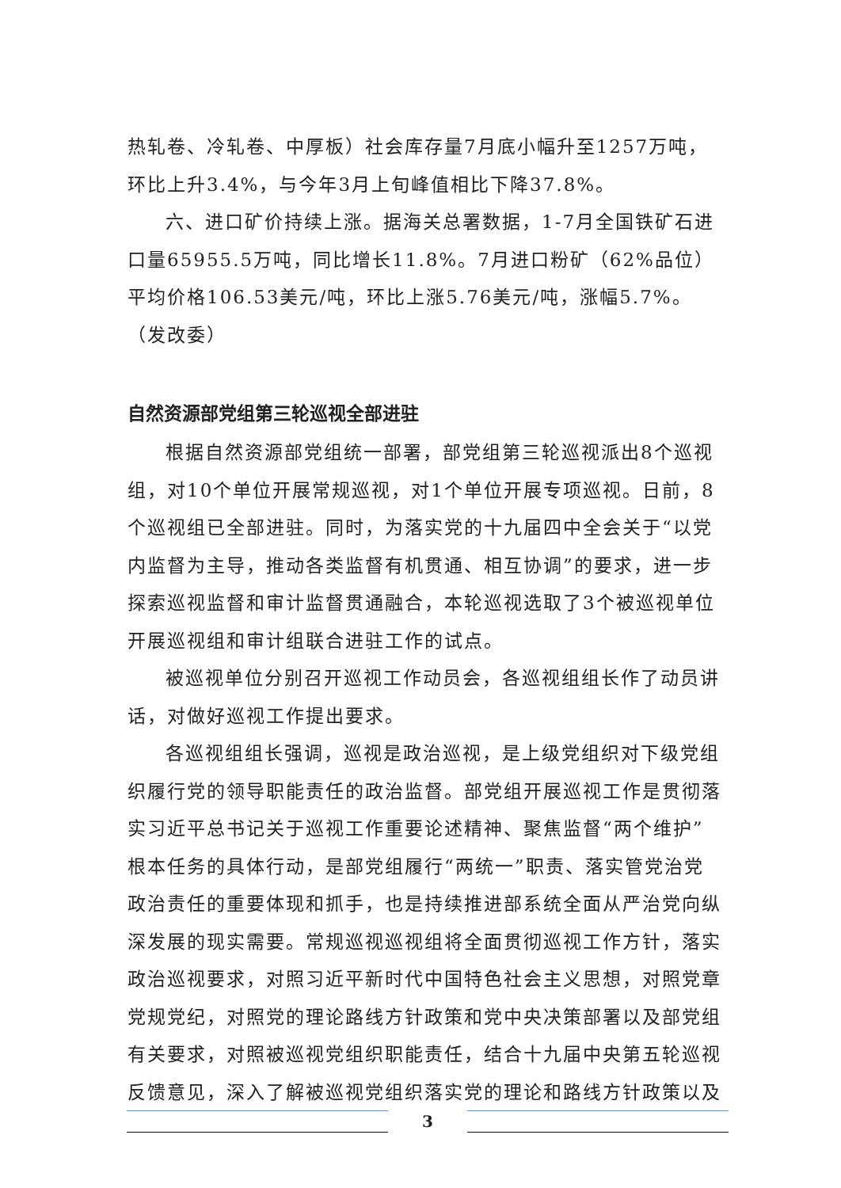热轧卷、冷轧卷、中厚板）社会库存量7月底小幅升至1257万吨，环比上升3.4%，与今年3月上旬峰值相比下降37.8%。
六、进口矿价持续上涨。据海关总署数据，1-7月全国铁矿石进口量65955.5万吨，同比增长11.8%。7月进口粉矿（62%品位）平均价格106.53美元/吨，环比上涨5.76美元/吨，涨幅5.7%。（发改委）
自然资源部党组第三轮巡视全部进驻
根据自然资源部党组统一部署，部党组第三轮巡视派出8个巡视组，对10个单位开展常规巡视，对1个单位开展专项巡视。日前，8个巡视组已全部进驻。同时，为落实党的十九届四中全会关于“以党内监督为主导，推动各类监督有机贯通、相互协调”的要求，进一步探索巡视监督和审计监督贯通融合，本轮巡视选取了3个被巡视单位开展巡视组和审计组联合进驻工作的试点。
被巡视单位分别召开巡视工作动员会，各巡视组组长作了动员讲话，对做好巡视工作提出要求。
各巡视组组长强调，巡视是政治巡视，是上级党组织对下级党组织履行党的领导职能责任的政治监督。部党组开展巡视工作是贯彻落实习近平总书记关于巡视工作重要论述精神、聚焦监督“两个维护”根本任务的具体行动，是部党组履行“两统一”职责、落实管党治党政治责任的重要体现和抓手，也是持续推进部系统全面从严治党向纵深发展的现实需要。常规巡视巡视组将全面贯彻巡视工作方针，落实政治巡视要求，对照习近平新时代中国特色社会主义思想，对照党章党规党纪，对照党的理论路线方针政策和党中央决策部署以及部党组有关要求，对照被巡视党组织职能责任，结合十九届中央第五轮巡视反馈意见，深入了解被巡视党组织落实党的理论和路线方针政策以及
3